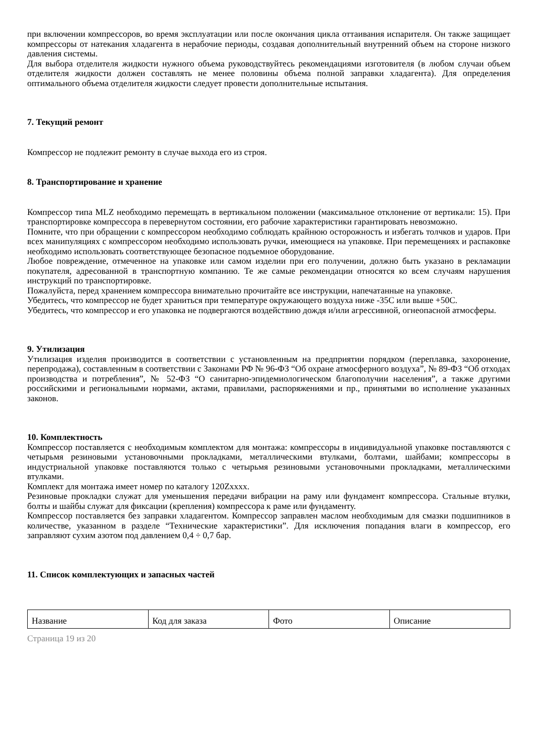при включении компрессоров, во время эксплуатации или после окончания цикла оттаивания испарителя. Он также защищает компрессоры от натекания хладагента в нерабочие периоды, создавая дополнительный внутренний объем на стороне низкого давления системы.
Для выбора отделителя жидкости нужного объема руководствуйтесь рекомендациями изготовителя (в любом случаи объем отделителя жидкости должен составлять не менее половины объема полной заправки хладагента). Для определения оптимального объема отделителя жидкости следует провести дополнительные испытания.
7. Текущий ремонт
Компрессор не подлежит ремонту в случае выхода его из строя.
8. Транспортирование и хранение
Компрессор типа MLZ необходимо перемещать в вертикальном положении (максимальное отклонение от вертикали: 15). При транспортировке компрессора в перевернутом состоянии, его рабочие характеристики гарантировать невозможно.
Помните, что при обращении с компрессором необходимо соблюдать крайнюю осторожность и избегать толчков и ударов. При всех манипуляциях с компрессором необходимо использовать ручки, имеющиеся на упаковке. При перемещениях и распаковке необходимо использовать соответствующее безопасное подъемное оборудование.
Любое повреждение, отмеченное на упаковке или самом изделии при его получении, должно быть указано в рекламации покупателя, адресованной в транспортную компанию. Те же самые рекомендации относятся ко всем случаям нарушения инструкций по транспортировке.
Пожалуйста, перед хранением компрессора внимательно прочитайте все инструкции, напечатанные на упаковке.
Убедитесь, что компрессор не будет храниться при температуре окружающего воздуха ниже -35С или выше +50С.
Убедитесь, что компрессор и его упаковка не подвергаются воздействию дождя и/или агрессивной, огнеопасной атмосферы.
9. Утилизация
Утилизация изделия производится в соответствии с установленным на предприятии порядком (переплавка, захоронение, перепродажа), составленным в соответствии с Законами РФ № 96-ФЗ “Об охране атмосферного воздуха”, № 89-ФЗ “Об отходах производства и потребления”, № 52-ФЗ “О санитарно-эпидемиологическом благополучии населения”, а также другими российскими и региональными нормами, актами, правилами, распоряжениями и пр., принятыми во исполнение указанных законов.
10. Комплектность
Компрессор поставляется с необходимым комплектом для монтажа: компрессоры в индивидуальной упаковке поставляются с четырьмя резиновыми установочными прокладками, металлическими втулками, болтами, шайбами; компрессоры в индустриальной упаковке поставляются только с четырьмя резиновыми установочными прокладками, металлическими втулками.
Комплект для монтажа имеет номер по каталогу 120Zxxxx.
Резиновые прокладки служат для уменьшения передачи вибрации на раму или фундамент компрессора. Стальные втулки, болты и шайбы служат для фиксации (крепления) компрессора к раме или фундаменту.
Компрессор поставляется без заправки хладагентом. Компрессор заправлен маслом необходимым для смазки подшипников в количестве, указанном в разделе “Технические характеристики”. Для исключения попадания влаги в компрессор, его заправляют сухим азотом под давлением 0,4 ÷ 0,7 бар.
11. Список комплектующих и запасных частей
| Название | Код для заказа | Фото | Описание |
Страница 19 из 20